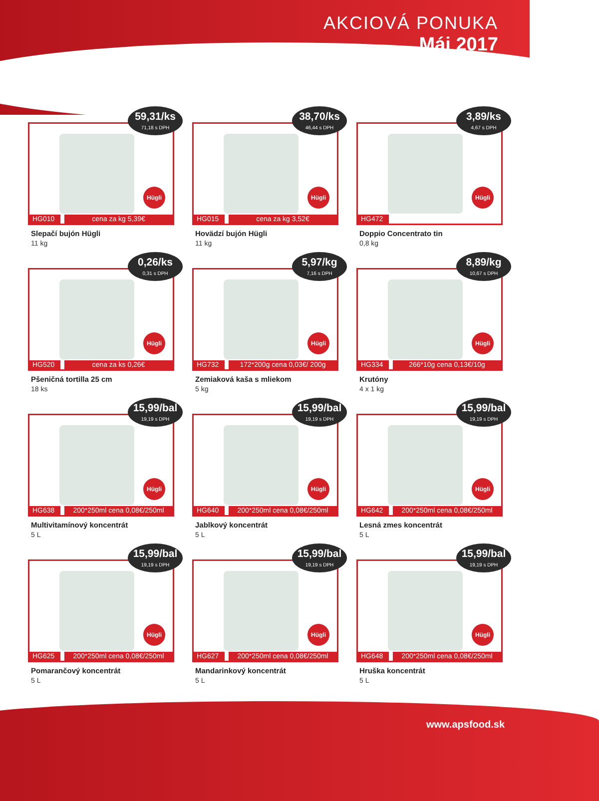AKCIOVÁ PONUKA
Máj 2017
59,31/ks
71,18 s DPH
Hügli
HG010 cena za kg 5,39€
Slepačí bujón Hügli
11 kg
38,70/ks
46,44 s DPH
Hügli
HG015 cena za kg 3,52€
Hovädzí bujón Hügli
11 kg
3,89/ks
4,67 s DPH
Hügli
HG472
Doppio Concentrato tin
0,8 kg
0,26/ks
0,31 s DPH
Hügli
HG520 cena za ks 0,26€
Pšeničná tortilla 25 cm
18 ks
5,97/kg
7,16 s DPH
Hügli
HG732 172*200g cena 0,03€/ 200g
Zemiaková kaša s mliekom
5 kg
8,89/kg
10,67 s DPH
Hügli
HG334 266*10g cena 0,13€/10g
Krutóny
4 x 1 kg
15,99/bal
19,19 s DPH
Hügli
HG638 200*250ml cena 0,08€/250ml
Multivitamínový koncentrát
5 L
15,99/bal
19,19 s DPH
Hügli
HG640 200*250ml cena 0,08€/250ml
Jablkový koncentrát
5 L
15,99/bal
19,19 s DPH
Hügli
HG642 200*250ml cena 0,08€/250ml
Lesná zmes koncentrát
5 L
15,99/bal
19,19 s DPH
Hügli
HG625 200*250ml cena 0,08€/250ml
Pomarančový koncentrát
5 L
15,99/bal
19,19 s DPH
Hügli
HG627 200*250ml cena 0,08€/250ml
Mandarinkový koncentrát
5 L
15,99/bal
19,19 s DPH
Hügli
HG648 200*250ml cena 0,08€/250ml
Hruška koncentrát
5 L
www.apsfood.sk